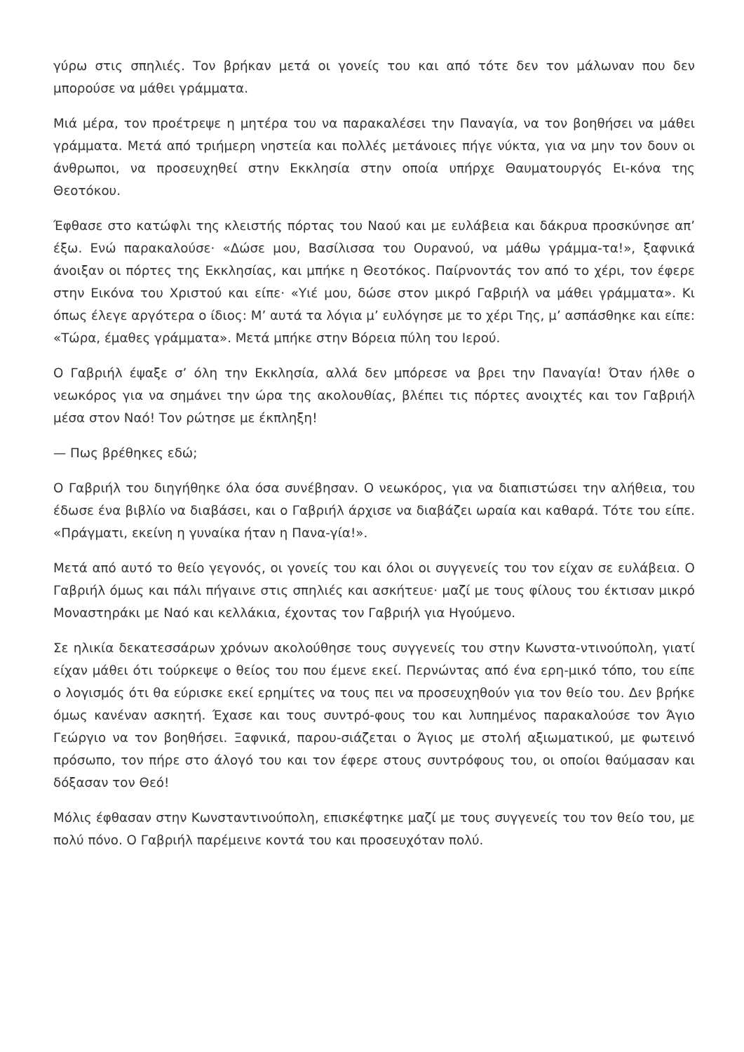γύρω στις σπηλιές. Τον βρήκαν μετά οι γονείς του και από τότε δεν τον μάλωναν που δεν μπορούσε να μάθει γράμματα.
Μιά μέρα, τον προέτρεψε η μητέρα του να παρακαλέσει την Παναγία, να τον βοηθήσει να μάθει γράμματα. Μετά από τριήμερη νηστεία και πολλές μετάνοιες πήγε νύκτα, για να μην τον δουν οι άνθρωποι, να προσευχηθεί στην Εκκλησία στην οποία υπήρχε Θαυματουργός Ει-κόνα της Θεοτόκου.
Έφθασε στο κατώφλι της κλειστής πόρτας του Ναού και με ευλάβεια και δάκρυα προσκύνησε απ’ έξω. Ενώ παρακαλούσε· «Δώσε μου, Βασίλισσα του Ουρανού, να μάθω γράμμα-τα!», ξαφνικά άνοιξαν οι πόρτες της Εκκλησίας, και μπήκε η Θεοτόκος. Παίρνοντάς τον από το χέρι, τον έφερε στην Εικόνα του Χριστού και είπε· «Υιέ μου, δώσε στον μικρό Γαβριήλ να μάθει γράμματα». Κι όπως έλεγε αργότερα ο ίδιος: Μ’ αυτά τα λόγια μ’ ευλόγησε με το χέρι Της, μ’ ασπάσθηκε και είπε: «Τώρα, έμαθες γράμματα». Μετά μπήκε στην Βόρεια πύλη του Ιερού.
Ο Γαβριήλ έψαξε σ’ όλη την Εκκλησία, αλλά δεν μπόρεσε να βρει την Παναγία! Όταν ήλθε ο νεωκόρος για να σημάνει την ώρα της ακολουθίας, βλέπει τις πόρτες ανοιχτές και τον Γαβριήλ μέσα στον Ναό! Τον ρώτησε με έκπληξη!
— Πως βρέθηκες εδώ;
Ο Γαβριήλ του διηγήθηκε όλα όσα συνέβησαν. Ο νεωκόρος, για να διαπιστώσει την αλήθεια, του έδωσε ένα βιβλίο να διαβάσει, και ο Γαβριήλ άρχισε να διαβάζει ωραία και καθαρά. Τότε του είπε. «Πράγματι, εκείνη η γυναίκα ήταν η Πανα-γία!».
Μετά από αυτό το θείο γεγονός, οι γονείς του και όλοι οι συγγενείς του τον είχαν σε ευλάβεια. Ο Γαβριήλ όμως και πάλι πήγαινε στις σπηλιές και ασκήτευε· μαζί με τους φίλους του έκτισαν μικρό Μοναστηράκι με Ναό και κελλάκια, έχοντας τον Γαβριήλ για Ηγούμενο.
Σε ηλικία δεκατεσσάρων χρόνων ακολούθησε τους συγγενείς του στην Κωνστα-ντινούπολη, γιατί είχαν μάθει ότι τούρκεψε ο θείος του που έμενε εκεί. Περνώντας από ένα ερη-μικό τόπο, του είπε ο λογισμός ότι θα εύρισκε εκεί ερημίτες να τους πει να προσευχηθούν για τον θείο του. Δεν βρήκε όμως κανέναν ασκητή. Έχασε και τους συντρό-φους του και λυπημένος παρακαλούσε τον Άγιο Γεώργιο να τον βοηθήσει. Ξαφνικά, παρου-σιάζεται ο Άγιος με στολή αξιωματικού, με φωτεινό πρόσωπο, τον πήρε στο άλογό του και τον έφερε στους συντρόφους του, οι οποίοι θαύμασαν και δόξασαν τον Θεό!
Μόλις έφθασαν στην Κωνσταντινούπολη, επισκέφτηκε μαζί με τους συγγενείς του τον θείο του, με πολύ πόνο. Ο Γαβριήλ παρέμεινε κοντά του και προσευχόταν πολύ.